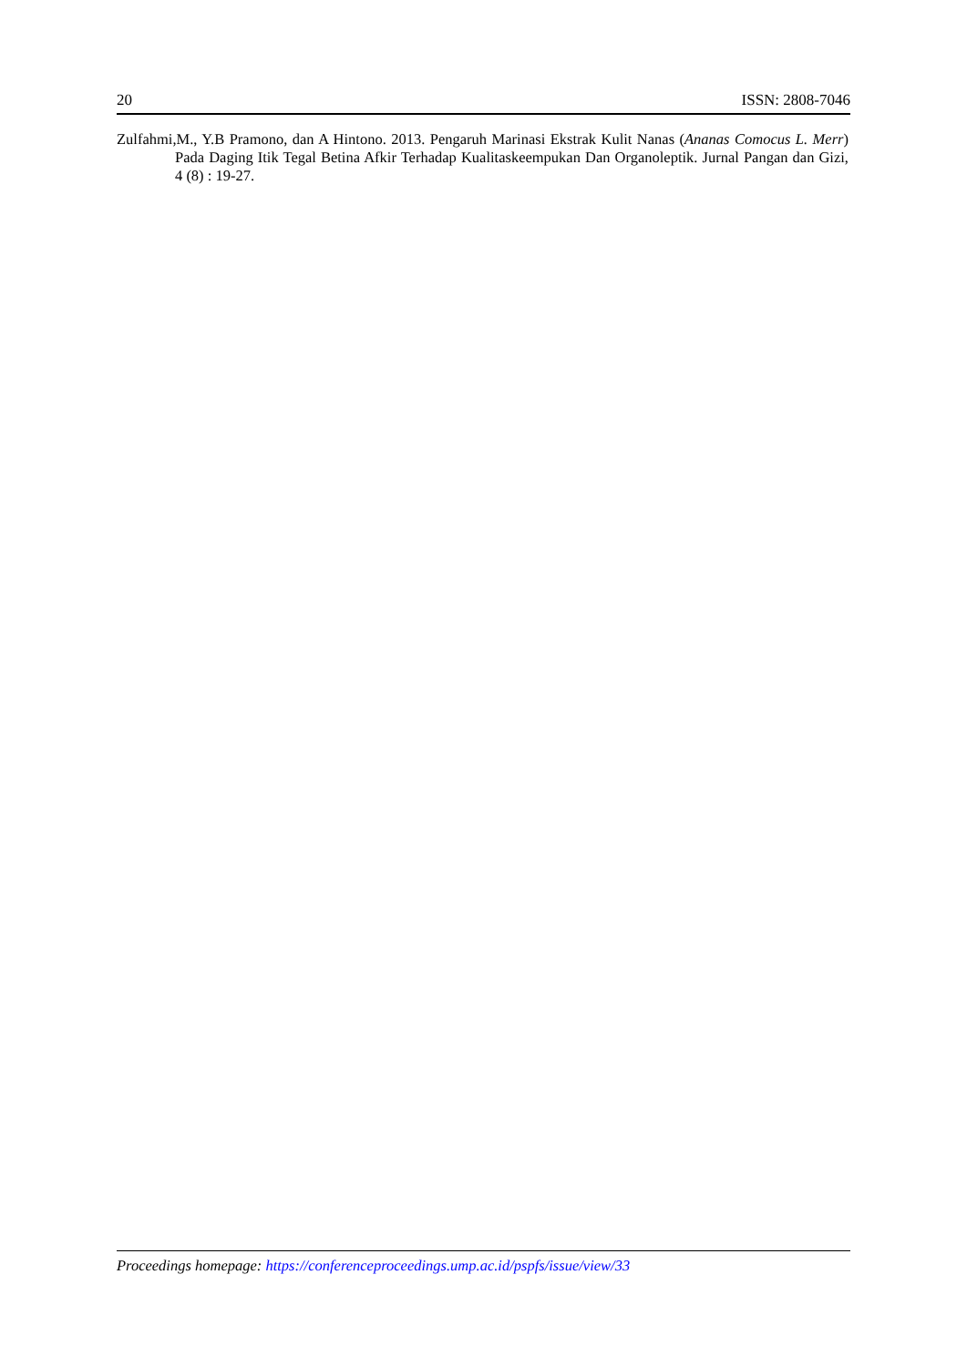20 ISSN: 2808-7046
Zulfahmi,M., Y.B Pramono, dan A Hintono. 2013. Pengaruh Marinasi Ekstrak Kulit Nanas (Ananas Comocus L. Merr) Pada Daging Itik Tegal Betina Afkir Terhadap Kualitaskeempukan Dan Organoleptik. Jurnal Pangan dan Gizi, 4 (8) : 19-27.
Proceedings homepage: https://conferenceproceedings.ump.ac.id/pspfs/issue/view/33